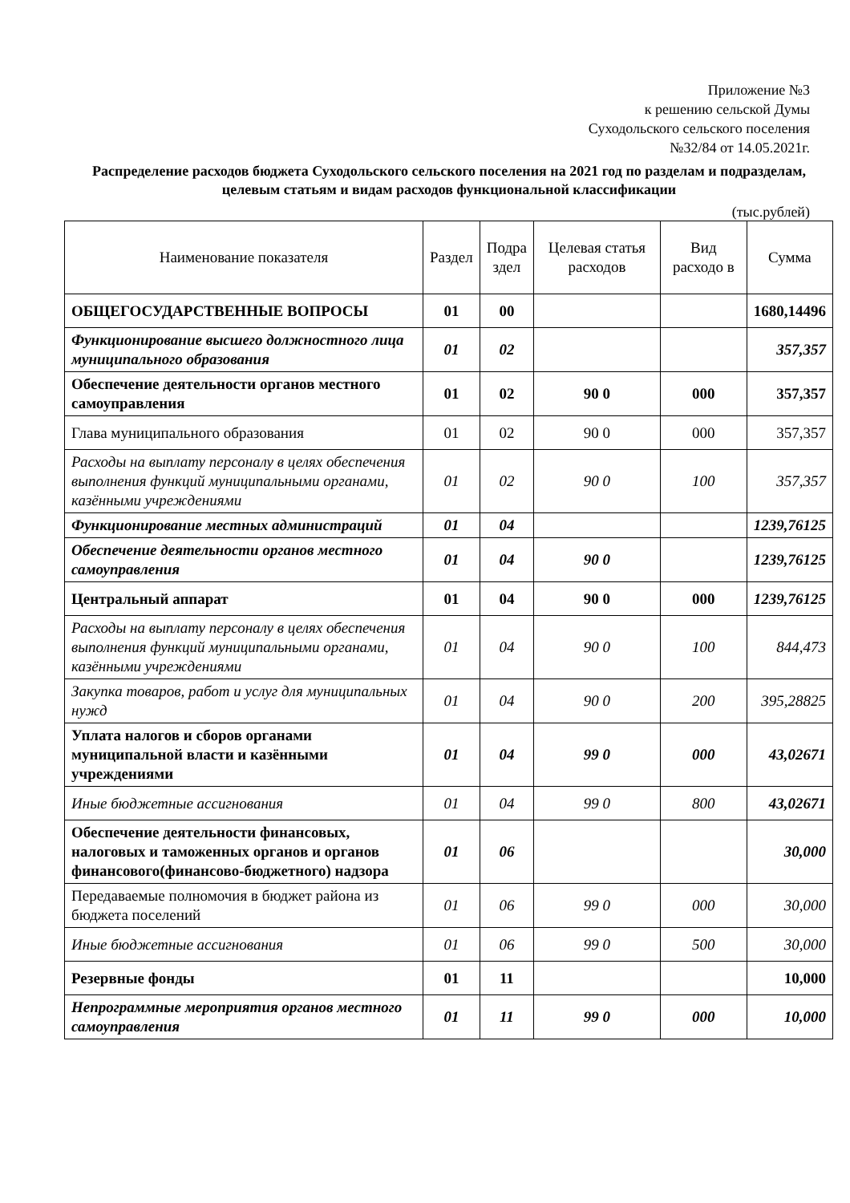Приложение №3
к решению сельской Думы
Суходольского сельского поселения
№32/84 от 14.05.2021г.
Распределение расходов бюджета Суходольского сельского поселения на 2021 год по разделам и подразделам, целевым статьям и видам расходов функциональной классификации
(тыс.рублей)
| Наименование показателя | Раздел | Подра здел | Целевая статья расходов | Вид расходо в | Сумма |
| --- | --- | --- | --- | --- | --- |
| ОБЩЕГОСУДАРСТВЕННЫЕ ВОПРОСЫ | 01 | 00 | | | 1680,14496 |
| Функционирование высшего должностного лица муниципального образования | 01 | 02 | | | 357,357 |
| Обеспечение деятельности органов местного самоуправления | 01 | 02 | 90 0 | 000 | 357,357 |
| Глава муниципального образования | 01 | 02 | 90 0 | 000 | 357,357 |
| Расходы на выплату персоналу в целях обеспечения выполнения функций муниципальными органами, казёнными учреждениями | 01 | 02 | 90 0 | 100 | 357,357 |
| Функционирование местных администраций | 01 | 04 | | | 1239,76125 |
| Обеспечение деятельности органов местного самоуправления | 01 | 04 | 90 0 | | 1239,76125 |
| Центральный аппарат | 01 | 04 | 90 0 | 000 | 1239,76125 |
| Расходы на выплату персоналу в целях обеспечения выполнения функций муниципальными органами, казёнными учреждениями | 01 | 04 | 90 0 | 100 | 844,473 |
| Закупка товаров, работ и услуг для муниципальных нужд | 01 | 04 | 90 0 | 200 | 395,28825 |
| Уплата налогов и сборов органами муниципальной власти и казёнными учреждениями | 01 | 04 | 99 0 | 000 | 43,02671 |
| Иные бюджетные ассигнования | 01 | 04 | 99 0 | 800 | 43,02671 |
| Обеспечение деятельности финансовых, налоговых и таможенных органов и органов финансового(финансово-бюджетного) надзора | 01 | 06 | | | 30,000 |
| Передаваемые полномочия в бюджет района из бюджета поселений | 01 | 06 | 99 0 | 000 | 30,000 |
| Иные бюджетные ассигнования | 01 | 06 | 99 0 | 500 | 30,000 |
| Резервные фонды | 01 | 11 | | | 10,000 |
| Непрограммные мероприятия органов местного самоуправления | 01 | 11 | 99 0 | 000 | 10,000 |